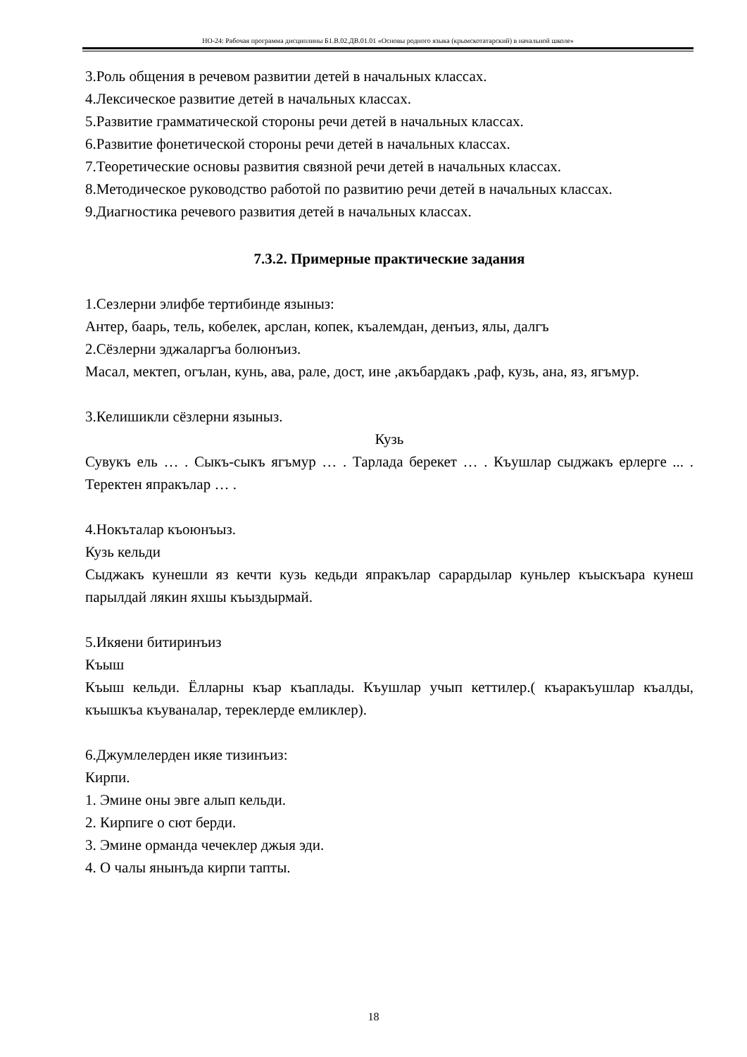НО-24: Рабочая программа дисциплины Б1.В.02.ДВ.01.01 «Основы родного языка (крымскотатарский) в начальной школе»
3.Роль общения в речевом развитии детей в начальных классах.
4.Лексическое развитие детей в начальных классах.
5.Развитие грамматической стороны речи детей в начальных классах.
6.Развитие фонетической стороны речи детей в начальных классах.
7.Теоретические основы развития связной речи детей в начальных классах.
8.Методическое руководство работой по развитию речи детей в начальных классах.
9.Диагностика речевого развития детей в начальных классах.
7.3.2. Примерные практические задания
1.Сезлерни элифбе тертибинде языныз:
Антер, баарь, тель, кобелек, арслан, копек, къалемдан, денъиз, ялы, далгъ
2.Сёзлерни эджаларгъа болюнъиз.
Масал, мектеп, огълан, кунь, ава, рале, дост, ине ,акъбардакъ ,раф, кузь, ана, яз, ягъмур.
3.Келишикли сёзлерни языныз.
Кузь
Сувукъ ель … . Сыкъ-сыкъ ягъмур … . Тарлада берекет … . Къушлар сыджакъ ерлерге ... . Теректен япракълар … .
4.Нокъталар къоюнъыз.
Кузь кельди
Сыджакъ кунешли яз кечти кузь кедьди япракълар сарардылар куньлер къыскъара кунеш парылдай лякин яхшы къыздырмай.
5.Икяени битиринъиз
Къыш
Къыш кельди. Ёлларны къар къаплады. Къушлар учып кеттилер.( къаракъушлар къалды, къышкъа къуваналар, тереклерде емликлер).
6.Джумлелерден икяе тизинъиз:
Кирпи.
1. Эмине оны эвге алып кельди.
2. Кирпиге о сют берди.
3. Эмине орманда чечеклер джыя эди.
4. О чалы янынъда кирпи тапты.
18